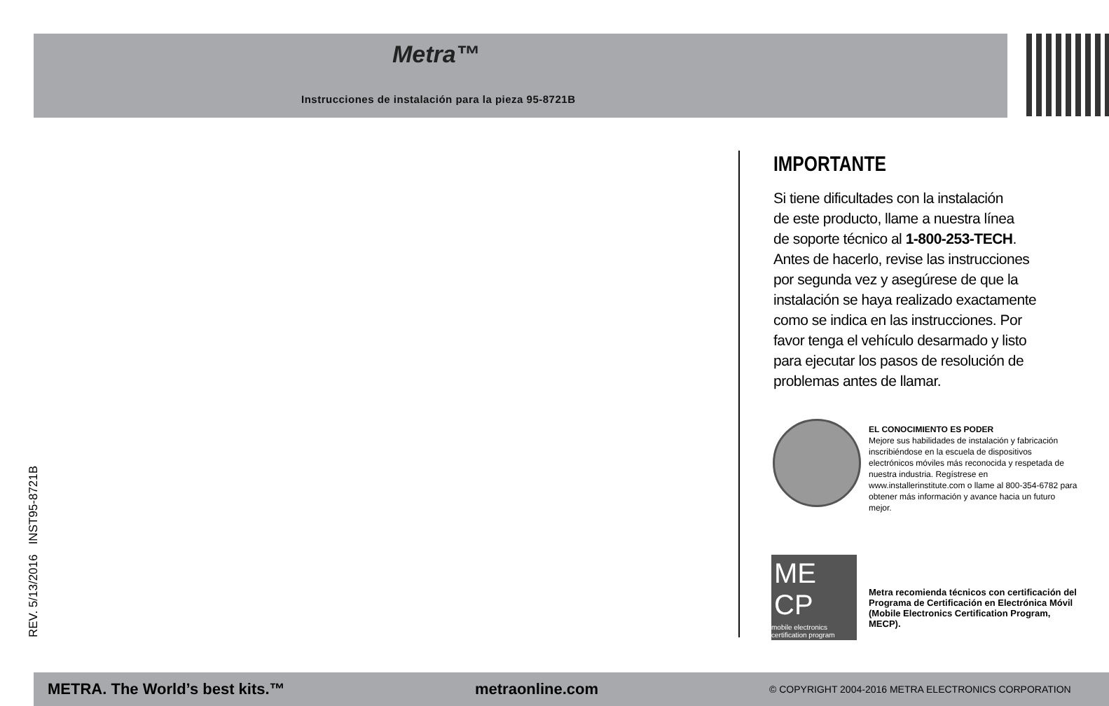Metra™
Instrucciones de instalación para la pieza 95-8721B
IMPORTANTE
Si tiene dificultades con la instalación
de este producto, llame a nuestra línea
de soporte técnico al 1-800-253-TECH.
Antes de hacerlo, revise las instrucciones
por segunda vez y asegúrese de que la
instalación se haya realizado exactamente
como se indica en las instrucciones. Por
favor tenga el vehículo desarmado y listo
para ejecutar los pasos de resolución de
problemas antes de llamar.
EL CONOCIMIENTO ES PODER
Mejore sus habilidades de instalación y fabricación inscribiéndose en la escuela de dispositivos electrónicos móviles más reconocida y respetada de nuestra industria. Regístrese en www.installerinstitute.com o llame al 800-354-6782 para obtener más información y avance hacia un futuro mejor.
ME CP
mobile electronics certification program
Metra recomienda técnicos con certificación del Programa de Certificación en Electrónica Móvil (Mobile Electronics Certification Program, MECP).
REV. 5/13/2016 INST95-8721B
METRA. The World’s best kits.™ metraonline.com © COPYRIGHT 2004-2016 METRA ELECTRONICS CORPORATION